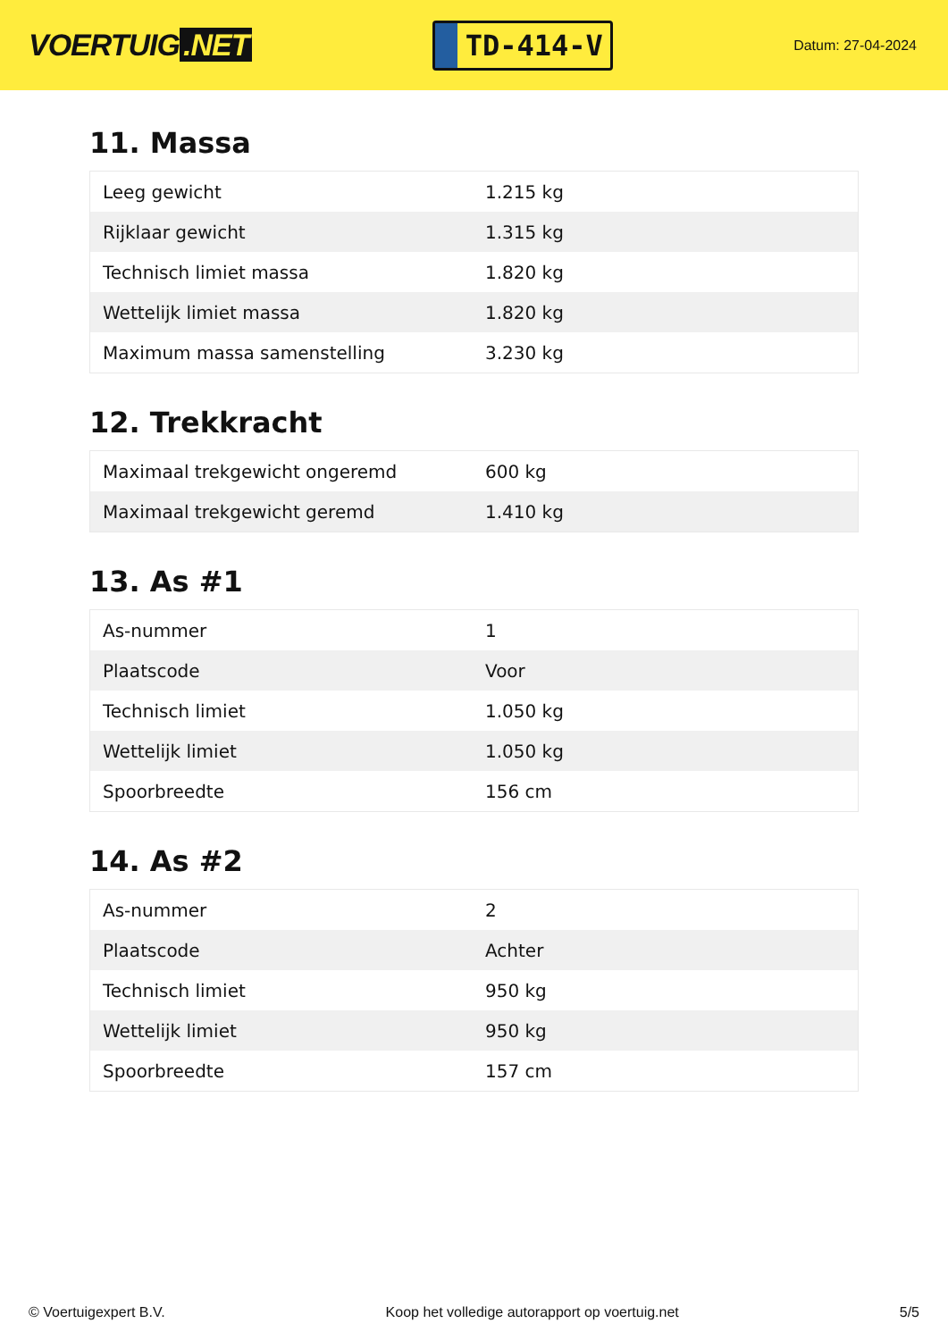VOERTUIG.NET
TD-414-V
Datum: 27-04-2024
11. Massa
| Leeg gewicht | 1.215 kg |
| Rijklaar gewicht | 1.315 kg |
| Technisch limiet massa | 1.820 kg |
| Wettelijk limiet massa | 1.820 kg |
| Maximum massa samenstelling | 3.230 kg |
12. Trekkracht
| Maximaal trekgewicht ongeremd | 600 kg |
| Maximaal trekgewicht geremd | 1.410 kg |
13. As #1
| As-nummer | 1 |
| Plaatscode | Voor |
| Technisch limiet | 1.050 kg |
| Wettelijk limiet | 1.050 kg |
| Spoorbreedte | 156 cm |
14. As #2
| As-nummer | 2 |
| Plaatscode | Achter |
| Technisch limiet | 950 kg |
| Wettelijk limiet | 950 kg |
| Spoorbreedte | 157 cm |
© Voertuigexpert B.V. Koop het volledige autorapport op voertuig.net 5/5